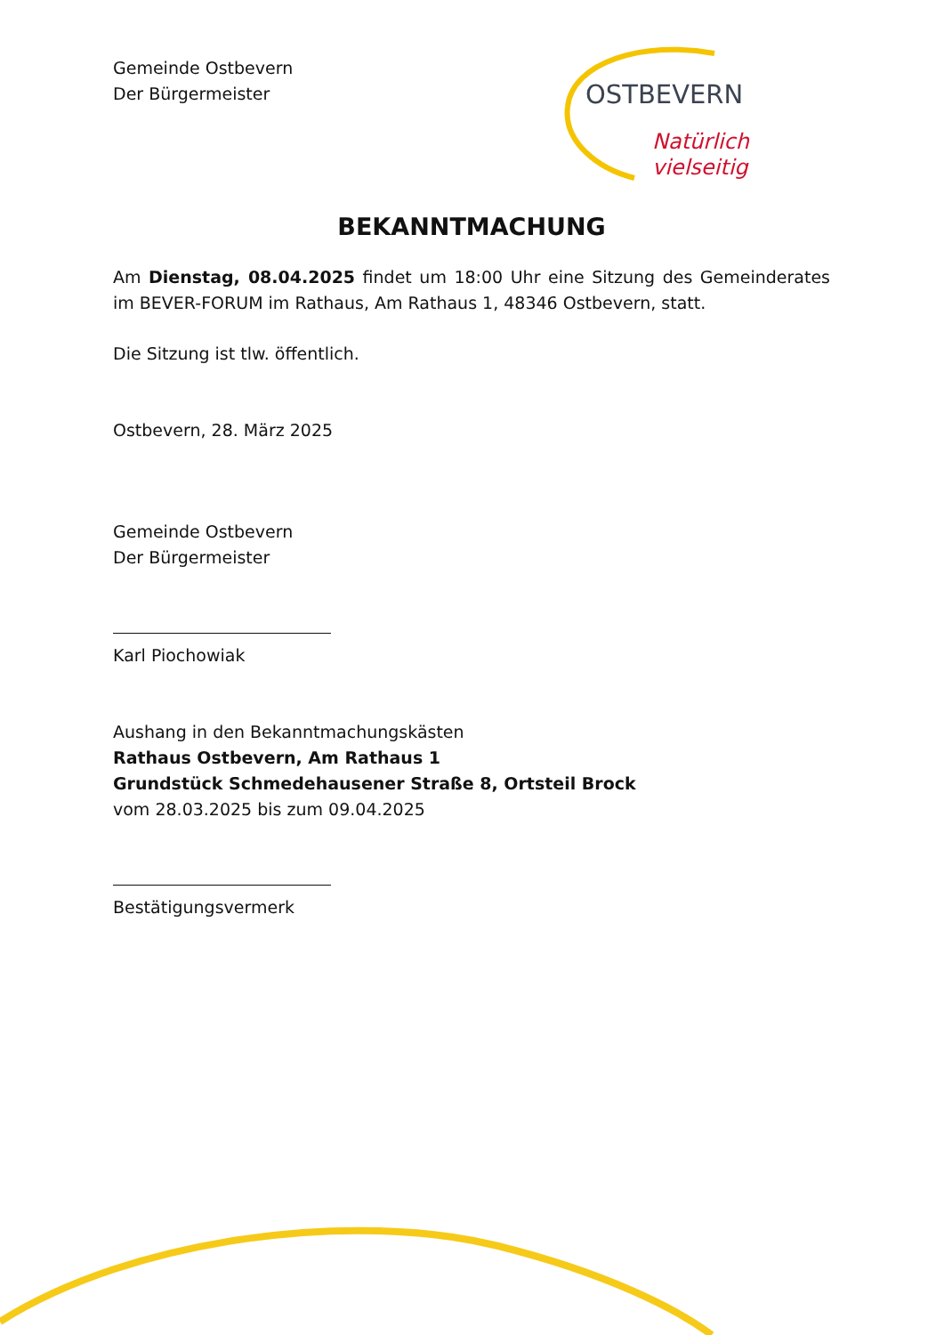Gemeinde Ostbevern
Der Bürgermeister
OSTBEVERN
Natürlich vielseitig
BEKANNTMACHUNG
Am Dienstag, 08.04.2025 findet um 18:00 Uhr eine Sitzung des Gemeinderates im BEVER-FORUM im Rathaus, Am Rathaus 1, 48346 Ostbevern, statt.
Die Sitzung ist tlw. öffentlich.
Ostbevern, 28. März 2025
Gemeinde Ostbevern
Der Bürgermeister
Karl Piochowiak
Aushang in den Bekanntmachungskästen
Rathaus Ostbevern, Am Rathaus 1
Grundstück Schmedehausener Straße 8, Ortsteil Brock
vom 28.03.2025 bis zum 09.04.2025
Bestätigungsvermerk